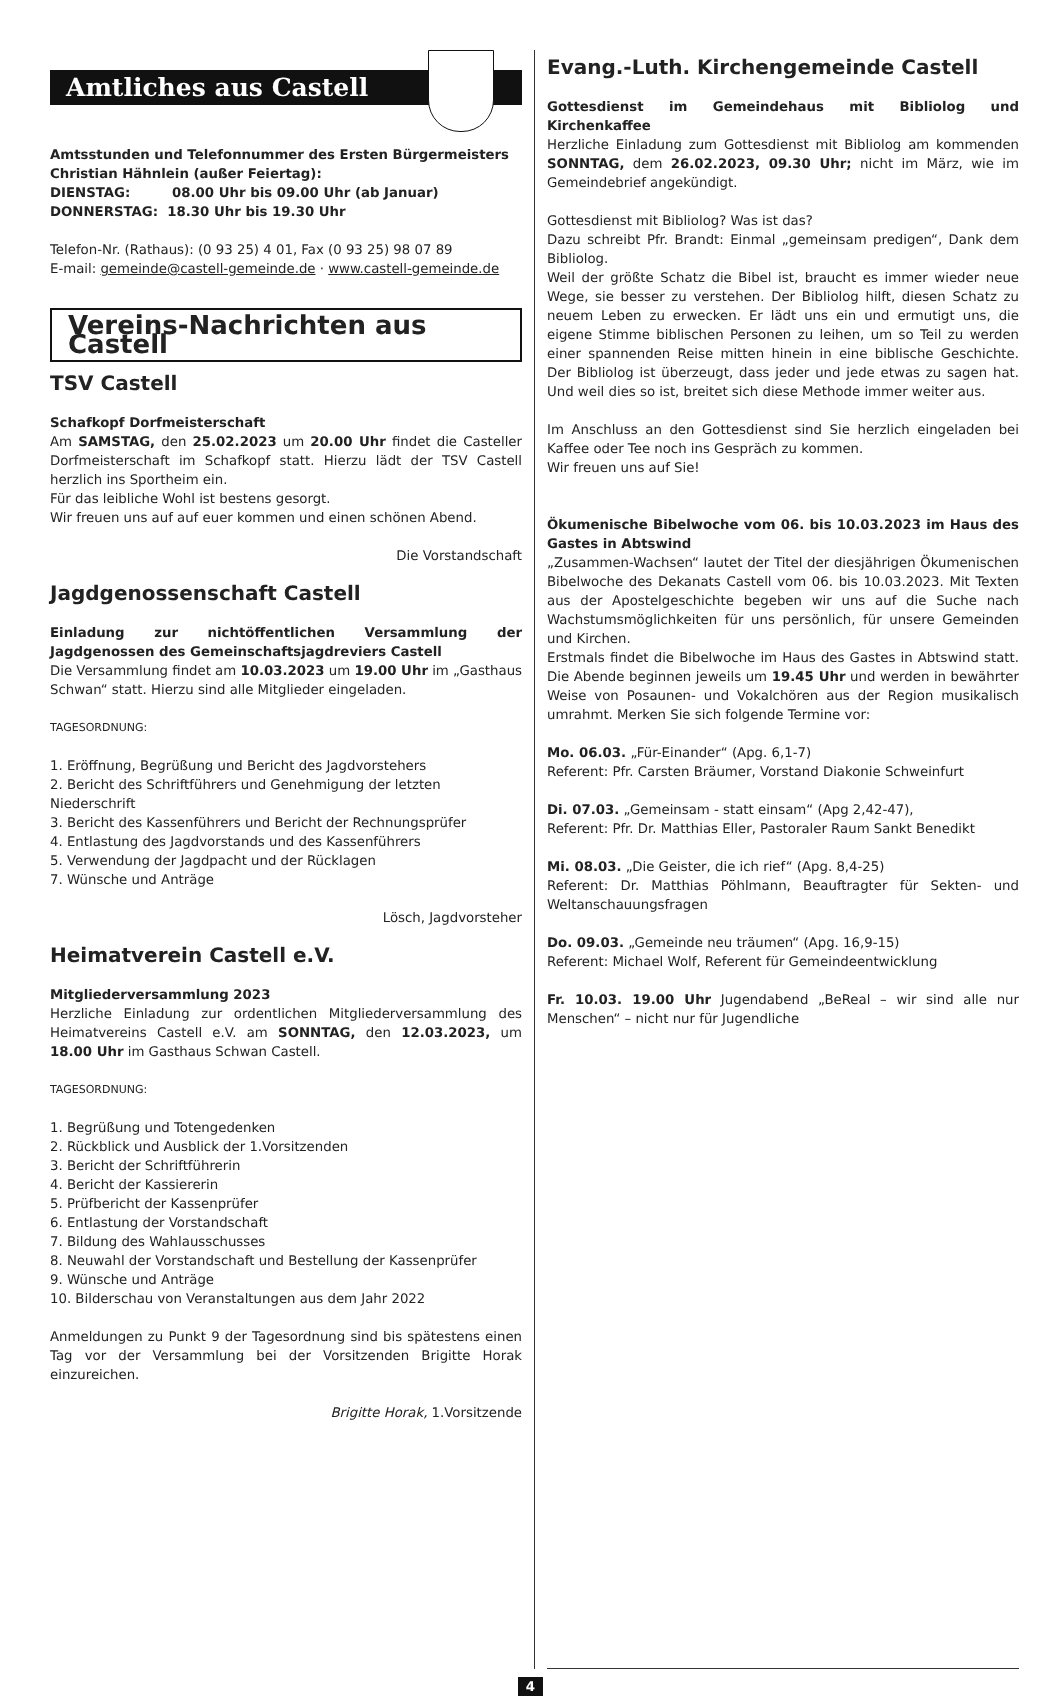Amtliches aus Castell
Amtsstunden und Telefonnummer des Ersten Bürgermeisters
Christian Hähnlein (außer Feiertag):
DIENSTAG: 08.00 Uhr bis 09.00 Uhr (ab Januar)
DONNERSTAG: 18.30 Uhr bis 19.30 Uhr
Telefon-Nr. (Rathaus): (0 93 25) 4 01, Fax (0 93 25) 98 07 89
E-mail: gemeinde@castell-gemeinde.de · www.castell-gemeinde.de
Vereins-Nachrichten aus Castell
TSV Castell
Schafkopf Dorfmeisterschaft
Am SAMSTAG, den 25.02.2023 um 20.00 Uhr findet die Casteller Dorfmeisterschaft im Schafkopf statt. Hierzu lädt der TSV Castell herzlich ins Sportheim ein.
Für das leibliche Wohl ist bestens gesorgt.
Wir freuen uns auf auf euer kommen und einen schönen Abend.
Die Vorstandschaft
Jagdgenossenschaft Castell
Einladung zur nichtöffentlichen Versammlung der Jagdgenossen des Gemeinschaftsjagdreviers Castell
Die Versammlung findet am 10.03.2023 um 19.00 Uhr im „Gasthaus Schwan“ statt. Hierzu sind alle Mitglieder eingeladen.
TAGESORDNUNG:
1. Eröffnung, Begrüßung und Bericht des Jagdvorstehers
2. Bericht des Schriftführers und Genehmigung der letzten Niederschrift
3. Bericht des Kassenführers und Bericht der Rechnungsprüfer
4. Entlastung des Jagdvorstands und des Kassenführers
5. Verwendung der Jagdpacht und der Rücklagen
7. Wünsche und Anträge
Lösch, Jagdvorsteher
Heimatverein Castell e.V.
Mitgliederversammlung 2023
Herzliche Einladung zur ordentlichen Mitgliederversammlung des Heimatvereins Castell e.V. am SONNTAG, den 12.03.2023, um 18.00 Uhr im Gasthaus Schwan Castell.
TAGESORDNUNG:
1. Begrüßung und Totengedenken
2. Rückblick und Ausblick der 1.Vorsitzenden
3. Bericht der Schriftführerin
4. Bericht der Kassiererin
5. Prüfbericht der Kassenprüfer
6. Entlastung der Vorstandschaft
7. Bildung des Wahlausschusses
8. Neuwahl der Vorstandschaft und Bestellung der Kassenprüfer
9. Wünsche und Anträge
10. Bilderschau von Veranstaltungen aus dem Jahr 2022
Anmeldungen zu Punkt 9 der Tagesordnung sind bis spätestens einen Tag vor der Versammlung bei der Vorsitzenden Brigitte Horak einzureichen.
Brigitte Horak, 1.Vorsitzende
Evang.-Luth. Kirchengemeinde Castell
Gottesdienst im Gemeindehaus mit Bibliolog und Kirchenkaffee
Herzliche Einladung zum Gottesdienst mit Bibliolog am kommenden SONNTAG, dem 26.02.2023, 09.30 Uhr; nicht im März, wie im Gemeindebrief angekündigt.
Gottesdienst mit Bibliolog? Was ist das?
Dazu schreibt Pfr. Brandt: Einmal „gemeinsam predigen“, Dank dem Bibliolog.
Weil der größte Schatz die Bibel ist, braucht es immer wieder neue Wege, sie besser zu verstehen. Der Bibliolog hilft, diesen Schatz zu neuem Leben zu erwecken. Er lädt uns ein und ermutigt uns, die eigene Stimme biblischen Personen zu leihen, um so Teil zu werden einer spannenden Reise mitten hinein in eine biblische Geschichte. Der Bibliolog ist überzeugt, dass jeder und jede etwas zu sagen hat. Und weil dies so ist, breitet sich diese Methode immer weiter aus.
Im Anschluss an den Gottesdienst sind Sie herzlich eingeladen bei Kaffee oder Tee noch ins Gespräch zu kommen.
Wir freuen uns auf Sie!
Ökumenische Bibelwoche vom 06. bis 10.03.2023 im Haus des Gastes in Abtswind
„Zusammen-Wachsen“ lautet der Titel der diesjährigen Ökumenischen Bibelwoche des Dekanats Castell vom 06. bis 10.03.2023. Mit Texten aus der Apostelgeschichte begeben wir uns auf die Suche nach Wachstumsmöglichkeiten für uns persönlich, für unsere Gemeinden und Kirchen.
Erstmals findet die Bibelwoche im Haus des Gastes in Abtswind statt. Die Abende beginnen jeweils um 19.45 Uhr und werden in bewährter Weise von Posaunen- und Vokalchören aus der Region musikalisch umrahmt. Merken Sie sich folgende Termine vor:
Mo. 06.03. „Für-Einander“ (Apg. 6,1-7)
Referent: Pfr. Carsten Bräumer, Vorstand Diakonie Schweinfurt
Di. 07.03. „Gemeinsam - statt einsam“ (Apg 2,42-47),
Referent: Pfr. Dr. Matthias Eller, Pastoraler Raum Sankt Benedikt
Mi. 08.03. „Die Geister, die ich rief“ (Apg. 8,4-25)
Referent: Dr. Matthias Pöhlmann, Beauftragter für Sekten- und Weltanschauungsfragen
Do. 09.03. „Gemeinde neu träumen“ (Apg. 16,9-15)
Referent: Michael Wolf, Referent für Gemeindeentwicklung
Fr. 10.03. 19.00 Uhr Jugendabend „BeReal – wir sind alle nur Menschen“ – nicht nur für Jugendliche
4